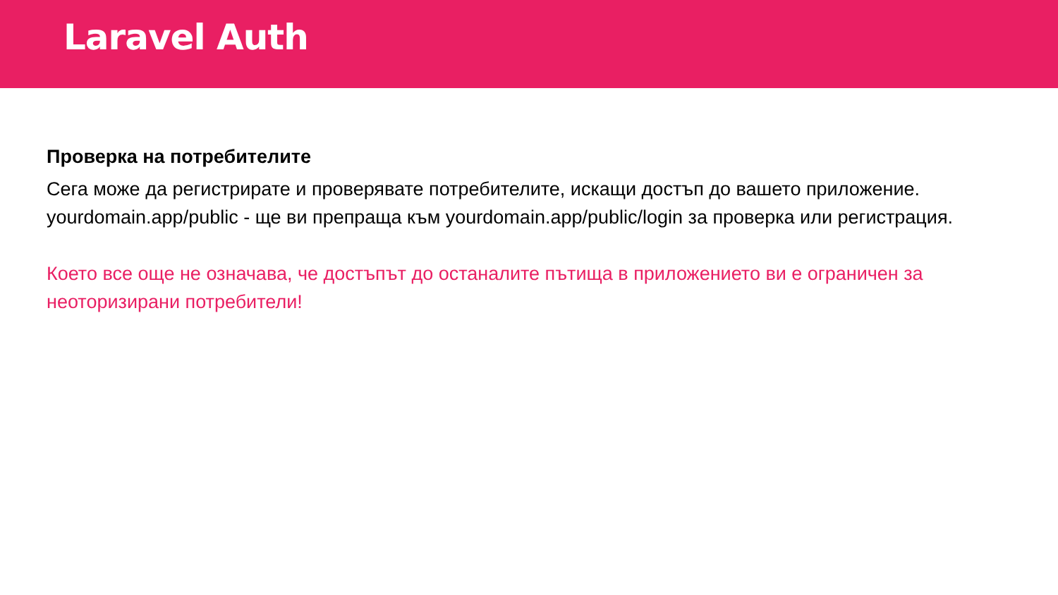Laravel Auth
Проверка на потребителите
Сега може да регистрирате и проверявате потребителите, искащи достъп до вашето приложение. yourdomain.app/public - ще ви препраща към yourdomain.app/public/login за проверка или регистрация.
Което все още не означава, че достъпът до останалите пътища в приложението ви е ограничен за неоторизирани потребители!